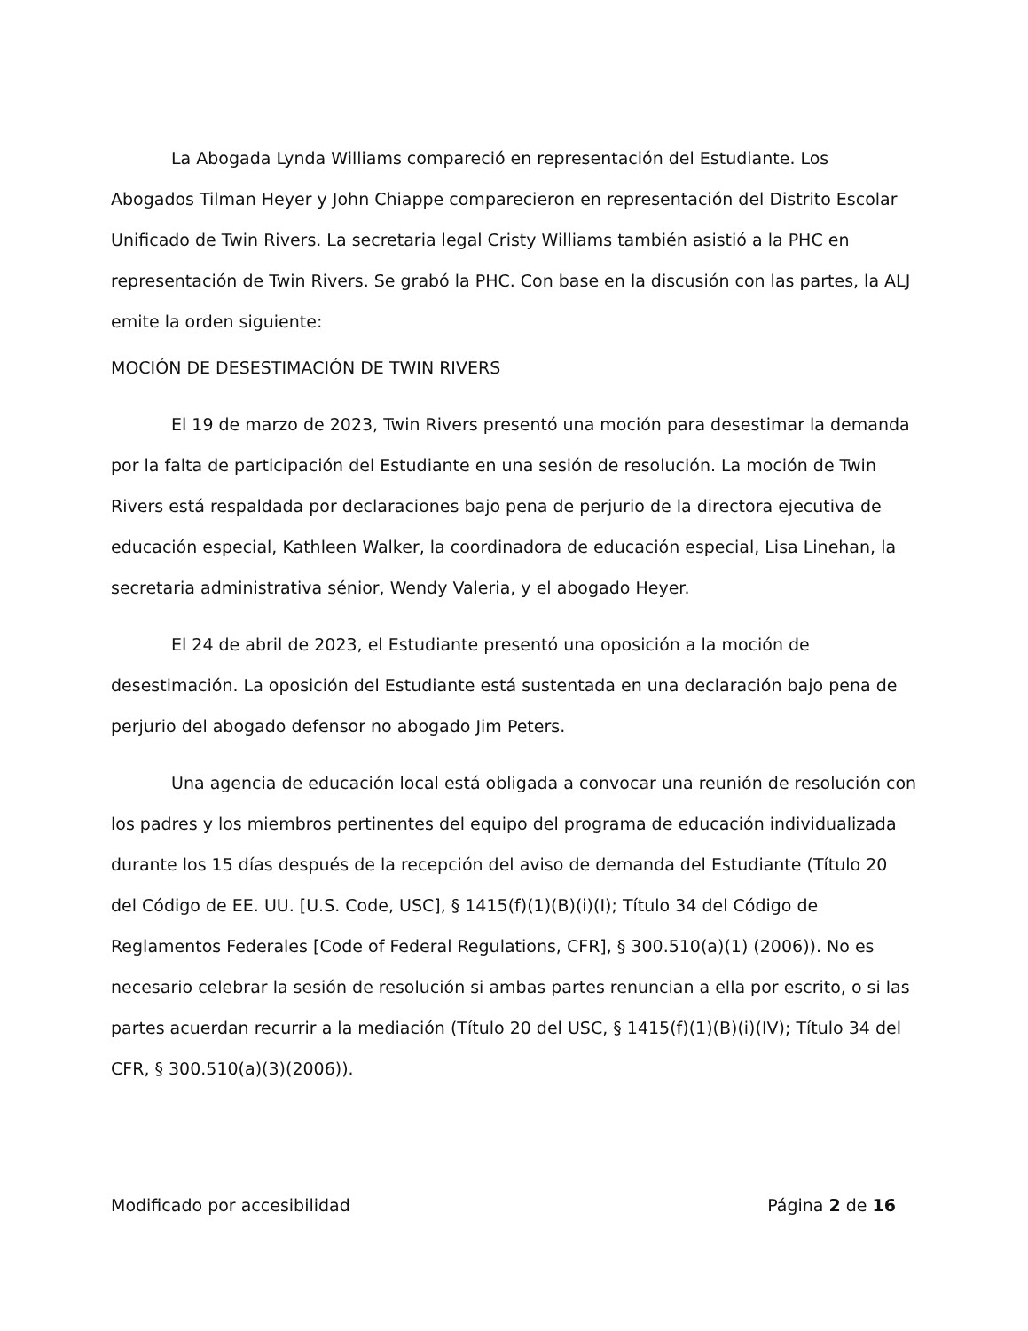La Abogada Lynda Williams compareció en representación del Estudiante. Los Abogados Tilman Heyer y John Chiappe comparecieron en representación del Distrito Escolar Unificado de Twin Rivers. La secretaria legal Cristy Williams también asistió a la PHC en representación de Twin Rivers. Se grabó la PHC. Con base en la discusión con las partes, la ALJ emite la orden siguiente:
MOCIÓN DE DESESTIMACIÓN DE TWIN RIVERS
El 19 de marzo de 2023, Twin Rivers presentó una moción para desestimar la demanda por la falta de participación del Estudiante en una sesión de resolución. La moción de Twin Rivers está respaldada por declaraciones bajo pena de perjurio de la directora ejecutiva de educación especial, Kathleen Walker, la coordinadora de educación especial, Lisa Linehan, la secretaria administrativa sénior, Wendy Valeria, y el abogado Heyer.
El 24 de abril de 2023, el Estudiante presentó una oposición a la moción de desestimación. La oposición del Estudiante está sustentada en una declaración bajo pena de perjurio del abogado defensor no abogado Jim Peters.
Una agencia de educación local está obligada a convocar una reunión de resolución con los padres y los miembros pertinentes del equipo del programa de educación individualizada durante los 15 días después de la recepción del aviso de demanda del Estudiante (Título 20 del Código de EE. UU. [U.S. Code, USC], § 1415(f)(1)(B)(i)(I); Título 34 del Código de Reglamentos Federales [Code of Federal Regulations, CFR], § 300.510(a)(1) (2006)). No es necesario celebrar la sesión de resolución si ambas partes renuncian a ella por escrito, o si las partes acuerdan recurrir a la mediación (Título 20 del USC, § 1415(f)(1)(B)(i)(IV); Título 34 del CFR, § 300.510(a)(3)(2006)).
Modificado por accesibilidad Página 2 de 16